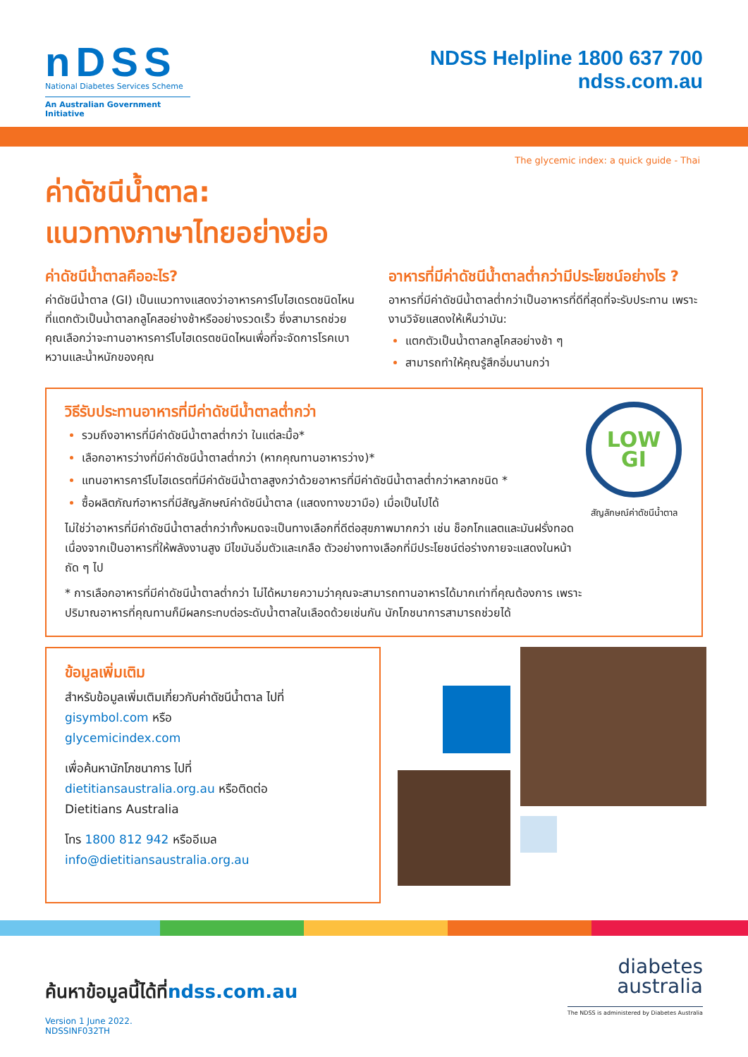nDSS
National Diabetes Services Scheme
An Australian Government Initiative
NDSS Helpline 1800 637 700
ndss.com.au
The glycemic index: a quick guide - Thai
ค่าดัชนีน้ำตาล:
แนวทางภาษาไทยอย่างย่อ
ค่าดัชนีน้ำตาลคืออะไร?
ค่าดัชนีน้ำตาล (GI) เป็นแนวทางแสดงว่าอาหารคาร์โบไฮเดรตชนิดไหนที่แตกตัวเป็นน้ำตาลกลูโคสอย่างช้าหรืออย่างรวดเร็ว ซึ่งสามารถช่วยคุณเลือกว่าจะทานอาหารคาร์โบไฮเดรตชนิดไหนเพื่อที่จะจัดการโรคเบาหวานและน้ำหนักของคุณ
อาหารที่มีค่าดัชนีน้ำตาลต่ำกว่ามีประโยชน์อย่างไร ?
อาหารที่มีค่าดัชนีน้ำตาลต่ำกว่าเป็นอาหารที่ดีที่สุดที่จะรับประทาน เพราะงานวิจัยแสดงให้เห็นว่ามัน:
แตกตัวเป็นน้ำตาลกลูโคสอย่างช้า ๆ
สามารถทำให้คุณรู้สึกอิ่มนานกว่า
วิธีรับประทานอาหารที่มีค่าดัชนีน้ำตาลต่ำกว่า
รวมถึงอาหารที่มีค่าดัชนีน้ำตาลต่ำกว่า ในแต่ละมื้อ*
เลือกอาหารว่างที่มีค่าดัชนีน้ำตาลต่ำกว่า (หากคุณทานอาหารว่าง)*
แทนอาหารคาร์โบไฮเดรตที่มีค่าดัชนีน้ำตาลสูงกว่าด้วยอาหารที่มีค่าดัชนีน้ำตาลต่ำกว่าหลากชนิด *
ซื้อผลิตภัณฑ์อาหารที่มีสัญลักษณ์ค่าดัชนีน้ำตาล (แสดงทางขวามือ) เมื่อเป็นไปได้
ไม่ใช่ว่าอาหารที่มีค่าดัชนีน้ำตาลต่ำกว่าทั้งหมดจะเป็นทางเลือกที่ดีต่อสุขภาพมากกว่า เช่น ช็อกโกแลตและมันฝรั่งทอด เนื่องจากเป็นอาหารที่ให้พลังงานสูง มีไขมันอิ่มตัวและเกลือ ตัวอย่างทางเลือกที่มีประโยชน์ต่อร่างกายจะแสดงในหน้าถัด ๆ ไป
* การเลือกอาหารที่มีค่าดัชนีน้ำตาลต่ำกว่า ไม่ได้หมายความว่าคุณจะสามารถทานอาหารได้มากเท่าที่คุณต้องการ เพราะปริมาณอาหารที่คุณทานก็มีผลกระทบต่อระดับน้ำตาลในเลือดด้วยเช่นกัน นักโภชนาการสามารถช่วยได้
LOW GI
สัญลักษณ์ค่าดัชนีน้ำตาล
ข้อมูลเพิ่มเติม
สำหรับข้อมูลเพิ่มเติมเกี่ยวกับค่าดัชนีน้ำตาล ไปที่
gisymbol.com หรือ
glycemicindex.com
เพื่อค้นหานักโภชนาการ ไปที่
dietitiansaustralia.org.au หรือติดต่อ
Dietitians Australia
โทร 1800 812 942 หรืออีเมล
info@dietitiansaustralia.org.au
ค้นหาข้อมูลนี้ได้ที่ndss.com.au
Version 1 June 2022.
NDSSINF032TH
diabetes
australia
The NDSS is administered by Diabetes Australia